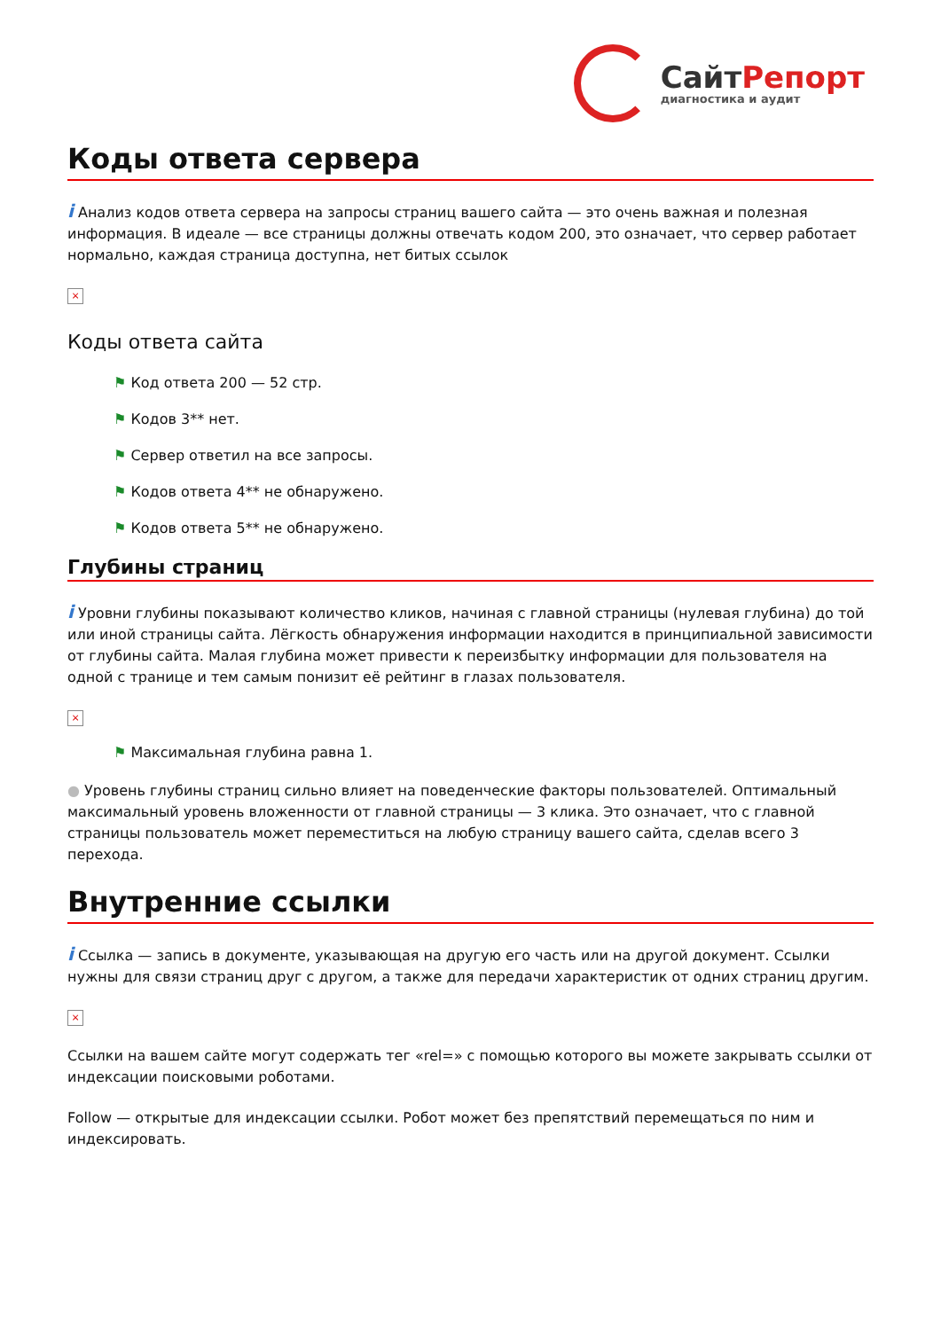СайтРепорт
диагностика и аудит
Коды ответа сервера
i Анализ кодов ответа сервера на запросы страниц вашего сайта — это очень важная и полезная информация. В идеале — все страницы должны отвечать кодом 200, это означает, что сервер работает нормально, каждая страница доступна, нет битых ссылок
×
Коды ответа сайта
⚑ Код ответа 200 — 52 стр.
⚑ Кодов 3** нет.
⚑ Сервер ответил на все запросы.
⚑ Кодов ответа 4** не обнаружено.
⚑ Кодов ответа 5** не обнаружено.
Глубины страниц
i Уровни глубины показывают количество кликов, начиная с главной страницы (нулевая глубина) до той или иной страницы сайта. Лёгкость обнаружения информации находится в принципиальной зависимости от глубины сайта. Малая глубина может привести к переизбытку информации для пользователя на одной с транице и тем самым понизит её рейтинг в глазах пользователя.
×
⚑ Максимальная глубина равна 1.
● Уровень глубины страниц сильно влияет на поведенческие факторы пользователей. Оптимальный максимальный уровень вложенности от главной страницы — 3 клика. Это означает, что с главной страницы пользователь может переместиться на любую страницу вашего сайта, сделав всего 3 перехода.
Внутренние ссылки
i Ссылка — запись в документе, указывающая на другую его часть или на другой документ. Ссылки нужны для связи страниц друг с другом, а также для передачи характеристик от одних страниц другим.
×
Ссылки на вашем сайте могут содержать тег «rel=» с помощью которого вы можете закрывать ссылки от индексации поисковыми роботами.
Follow — открытые для индексации ссылки. Робот может без препятствий перемещаться по ним и индексировать.